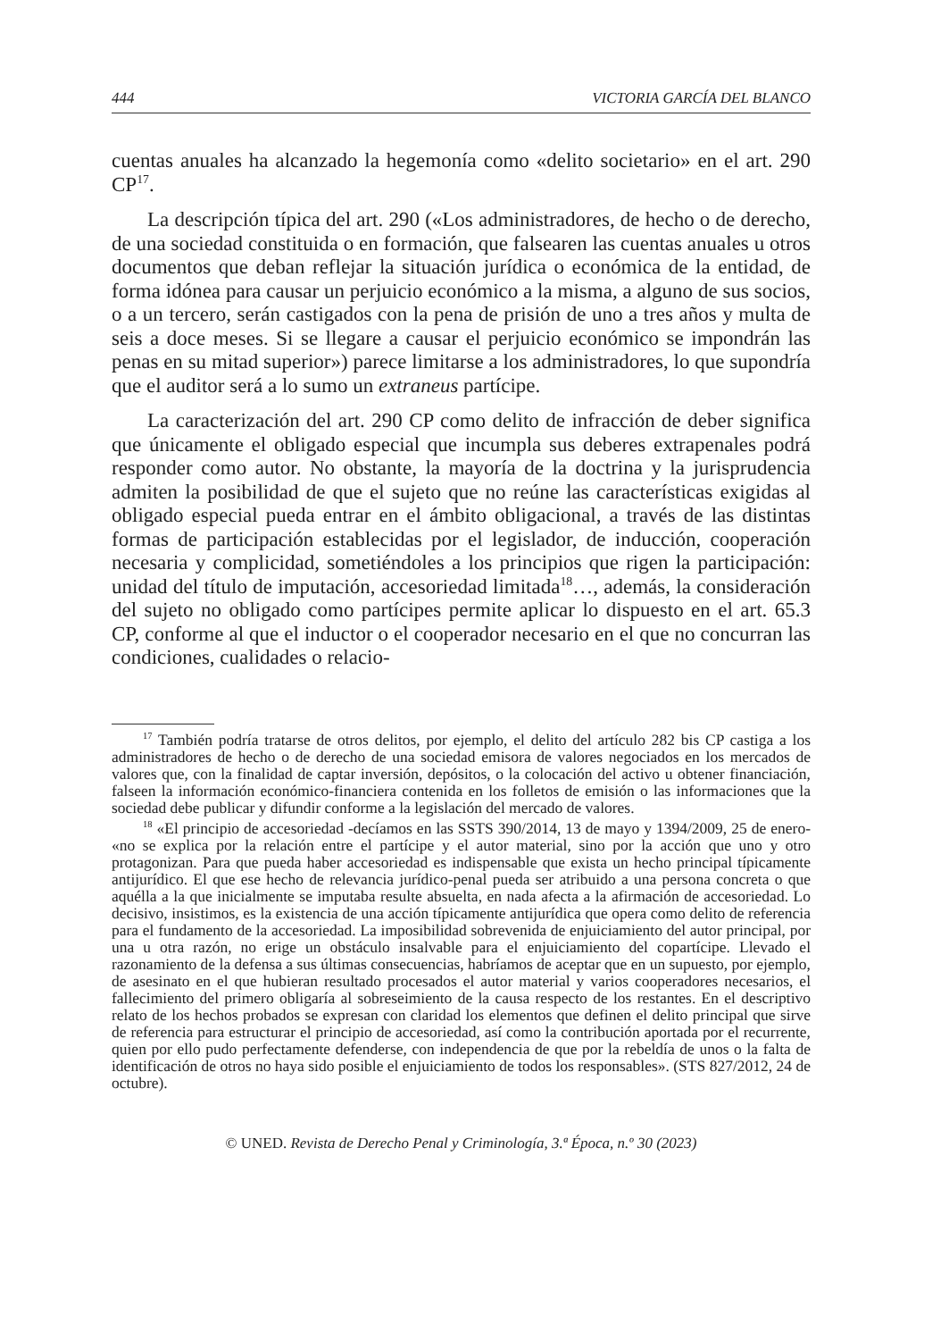444 VICTORIA GARCÍA DEL BLANCO
cuentas anuales ha alcanzado la hegemonía como «delito societario» en el art. 290 CP<sup>17</sup>.
La descripción típica del art. 290 («Los administradores, de hecho o de derecho, de una sociedad constituida o en formación, que falsearen las cuentas anuales u otros documentos que deban reflejar la situación jurídica o económica de la entidad, de forma idónea para causar un perjuicio económico a la misma, a alguno de sus socios, o a un tercero, serán castigados con la pena de prisión de uno a tres años y multa de seis a doce meses. Si se llegare a causar el perjuicio económico se impondrán las penas en su mitad superior») parece limitarse a los administradores, lo que supondría que el auditor será a lo sumo un extraneus partícipe.
La caracterización del art. 290 CP como delito de infracción de deber significa que únicamente el obligado especial que incumpla sus deberes extrapenales podrá responder como autor. No obstante, la mayoría de la doctrina y la jurisprudencia admiten la posibilidad de que el sujeto que no reúne las características exigidas al obligado especial pueda entrar en el ámbito obligacional, a través de las distintas formas de participación establecidas por el legislador, de inducción, cooperación necesaria y complicidad, sometiéndoles a los principios que rigen la participación: unidad del título de imputación, accesoriedad limitada<sup>18</sup>…, además, la consideración del sujeto no obligado como partícipes permite aplicar lo dispuesto en el art. 65.3 CP, conforme al que el inductor o el cooperador necesario en el que no concurran las condiciones, cualidades o relacio-
<sup>17</sup> También podría tratarse de otros delitos, por ejemplo, el delito del artículo 282 bis CP castiga a los administradores de hecho o de derecho de una sociedad emisora de valores negociados en los mercados de valores que, con la finalidad de captar inversión, depósitos, o la colocación del activo u obtener financiación, falseen la información económico-financiera contenida en los folletos de emisión o las informaciones que la sociedad debe publicar y difundir conforme a la legislación del mercado de valores.
<sup>18</sup> «El principio de accesoriedad -decíamos en las SSTS 390/2014, 13 de mayo y 1394/2009, 25 de enero- «no se explica por la relación entre el partícipe y el autor material, sino por la acción que uno y otro protagonizan. Para que pueda haber accesoriedad es indispensable que exista un hecho principal típicamente antijurídico. El que ese hecho de relevancia jurídico-penal pueda ser atribuido a una persona concreta o que aquélla a la que inicialmente se imputaba resulte absuelta, en nada afecta a la afirmación de accesoriedad. Lo decisivo, insistimos, es la existencia de una acción típicamente antijurídica que opera como delito de referencia para el fundamento de la accesoriedad. La imposibilidad sobrevenida de enjuiciamiento del autor principal, por una u otra razón, no erige un obstáculo insalvable para el enjuiciamiento del copartícipe. Llevado el razonamiento de la defensa a sus últimas consecuencias, habríamos de aceptar que en un supuesto, por ejemplo, de asesinato en el que hubieran resultado procesados el autor material y varios cooperadores necesarios, el fallecimiento del primero obligaría al sobreseimiento de la causa respecto de los restantes. En el descriptivo relato de los hechos probados se expresan con claridad los elementos que definen el delito principal que sirve de referencia para estructurar el principio de accesoriedad, así como la contribución aportada por el recurrente, quien por ello pudo perfectamente defenderse, con independencia de que por la rebeldía de unos o la falta de identificación de otros no haya sido posible el enjuiciamiento de todos los responsables». (STS 827/2012, 24 de octubre).
© UNED. Revista de Derecho Penal y Criminología, 3.ª Época, n.º 30 (2023)